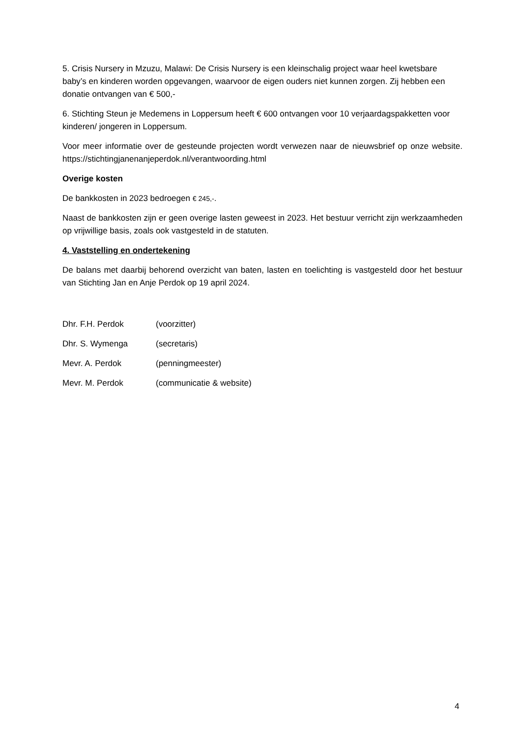5. Crisis Nursery in Mzuzu, Malawi: De Crisis Nursery is een kleinschalig project waar heel kwetsbare baby’s en kinderen worden opgevangen, waarvoor de eigen ouders niet kunnen zorgen. Zij hebben een donatie ontvangen van € 500,-
6. Stichting Steun je Medemens in Loppersum heeft € 600 ontvangen voor 10 verjaardagspakketten voor kinderen/ jongeren in Loppersum.
Voor meer informatie over de gesteunde projecten wordt verwezen naar de nieuwsbrief op onze website. https://stichtingjanenanjeperdok.nl/verantwoording.html
Overige kosten
De bankkosten in 2023 bedroegen € 245,-.
Naast de bankkosten zijn er geen overige lasten geweest in 2023. Het bestuur verricht zijn werkzaamheden op vrijwillige basis, zoals ook vastgesteld in de statuten.
4. Vaststelling en ondertekening
De balans met daarbij behorend overzicht van baten, lasten en toelichting is vastgesteld door het bestuur van Stichting Jan en Anje Perdok op 19 april 2024.
Dhr. F.H. Perdok (voorzitter)
Dhr. S. Wymenga (secretaris)
Mevr. A. Perdok (penningmeester)
Mevr. M. Perdok (communicatie & website)
4